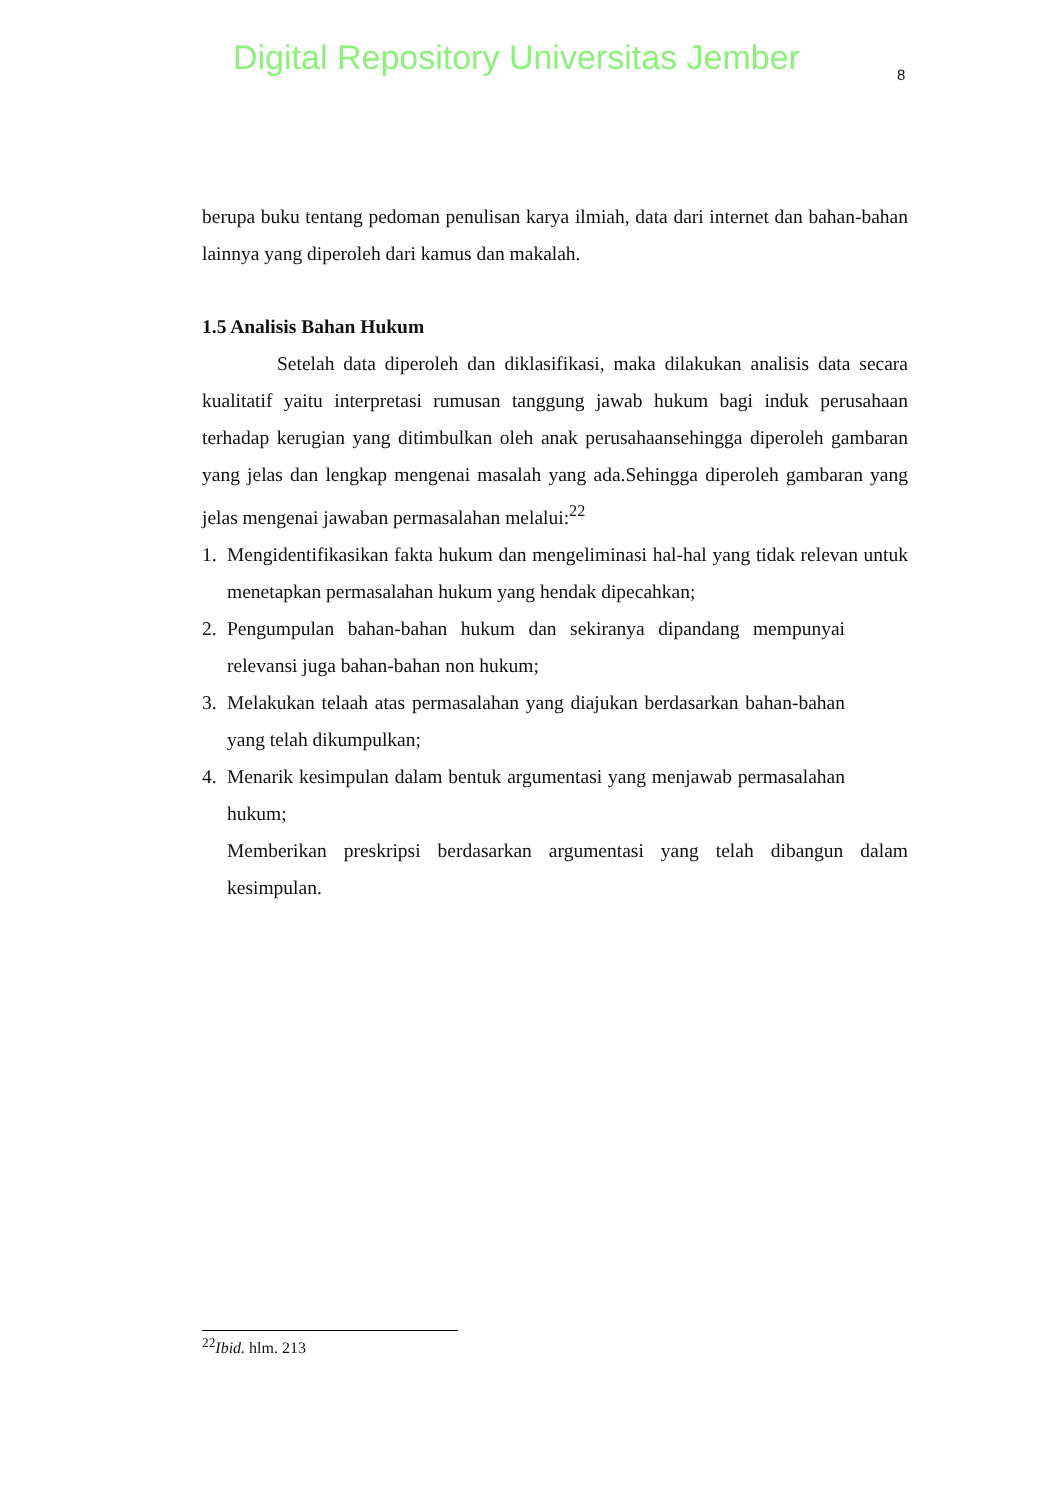Digital Repository Universitas Jember
8
berupa buku tentang pedoman penulisan karya ilmiah, data dari internet dan bahan-bahan lainnya yang diperoleh dari kamus dan makalah.
1.5 Analisis Bahan Hukum
Setelah data diperoleh dan diklasifikasi, maka dilakukan analisis data secara kualitatif yaitu interpretasi rumusan tanggung jawab hukum bagi induk perusahaan terhadap kerugian yang ditimbulkan oleh anak perusahaansehingga diperoleh gambaran yang jelas dan lengkap mengenai masalah yang ada.Sehingga diperoleh gambaran yang jelas mengenai jawaban permasalahan melalui:<sup>22</sup>
1. Mengidentifikasikan fakta hukum dan mengeliminasi hal-hal yang tidak relevan untuk menetapkan permasalahan hukum yang hendak dipecahkan;
2. Pengumpulan bahan-bahan hukum dan sekiranya dipandang mempunyai relevansi juga bahan-bahan non hukum;
3. Melakukan telaah atas permasalahan yang diajukan berdasarkan bahan-bahan yang telah dikumpulkan;
4. Menarik kesimpulan dalam bentuk argumentasi yang menjawab permasalahan hukum;
Memberikan preskripsi berdasarkan argumentasi yang telah dibangun dalam kesimpulan.
<sup>22</sup> Ibid. hlm. 213